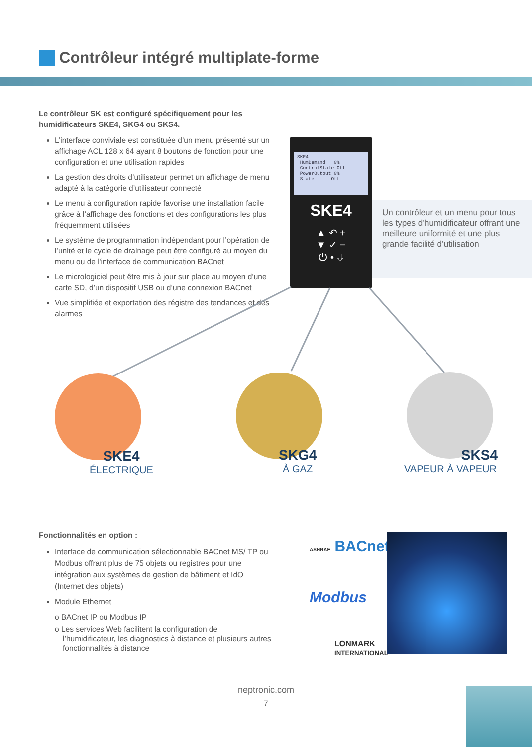Contrôleur intégré multiplate-forme
Le contrôleur SK est configuré spécifiquement pour les humidificateurs SKE4, SKG4 ou SKS4.
L’interface conviviale est constituée d’un menu présenté sur un affichage ACL 128 x 64 ayant 8 boutons de fonction pour une configuration et une utilisation rapides
La gestion des droits d’utilisateur permet un affichage de menu adapté à la catégorie d’utilisateur connecté
Le menu à configuration rapide favorise une installation facile grâce à l’affichage des fonctions et des configurations les plus fréquemment utilisées
Le système de programmation indépendant pour l’opération de l’unité et le cycle de drainage peut être configuré au moyen du menu ou de l'interface de communication BACnet
Le micrologiciel peut être mis à jour sur place au moyen d’une carte SD, d’un dispositif USB ou d’une connexion BACnet
Vue simplifiée et exportation des régistre des tendances et des alarmes
Un contrôleur et un menu pour tous les types d’humidificateur offrant une meilleure uniformité et une plus grande facilité d’utilisation
SKE4
HumDemand 0%
ControlState Off
PowerOutput 0%
State Off
SKE4
▲ ↶ +
▼ ✓ −
⏻ • ⇩
SKE4
ÉLECTRIQUE
SKG4
À GAZ
SKS4
VAPEUR À VAPEUR
Fonctionnalités en option :
Interface de communication sélectionnable BACnet MS/ TP ou Modbus offrant plus de 75 objets ou registres pour une intégration aux systèmes de gestion de bâtiment et IdO (Internet des objets)
Module Ethernet
o BACnet IP ou Modbus IP
o Les services Web facilitent la configuration de l’humidificateur, les diagnostics à distance et plusieurs autres fonctionnalités à distance
ASHRAE BACnet
Modbus
LONMARK
INTERNATIONAL
neptronic.com
7